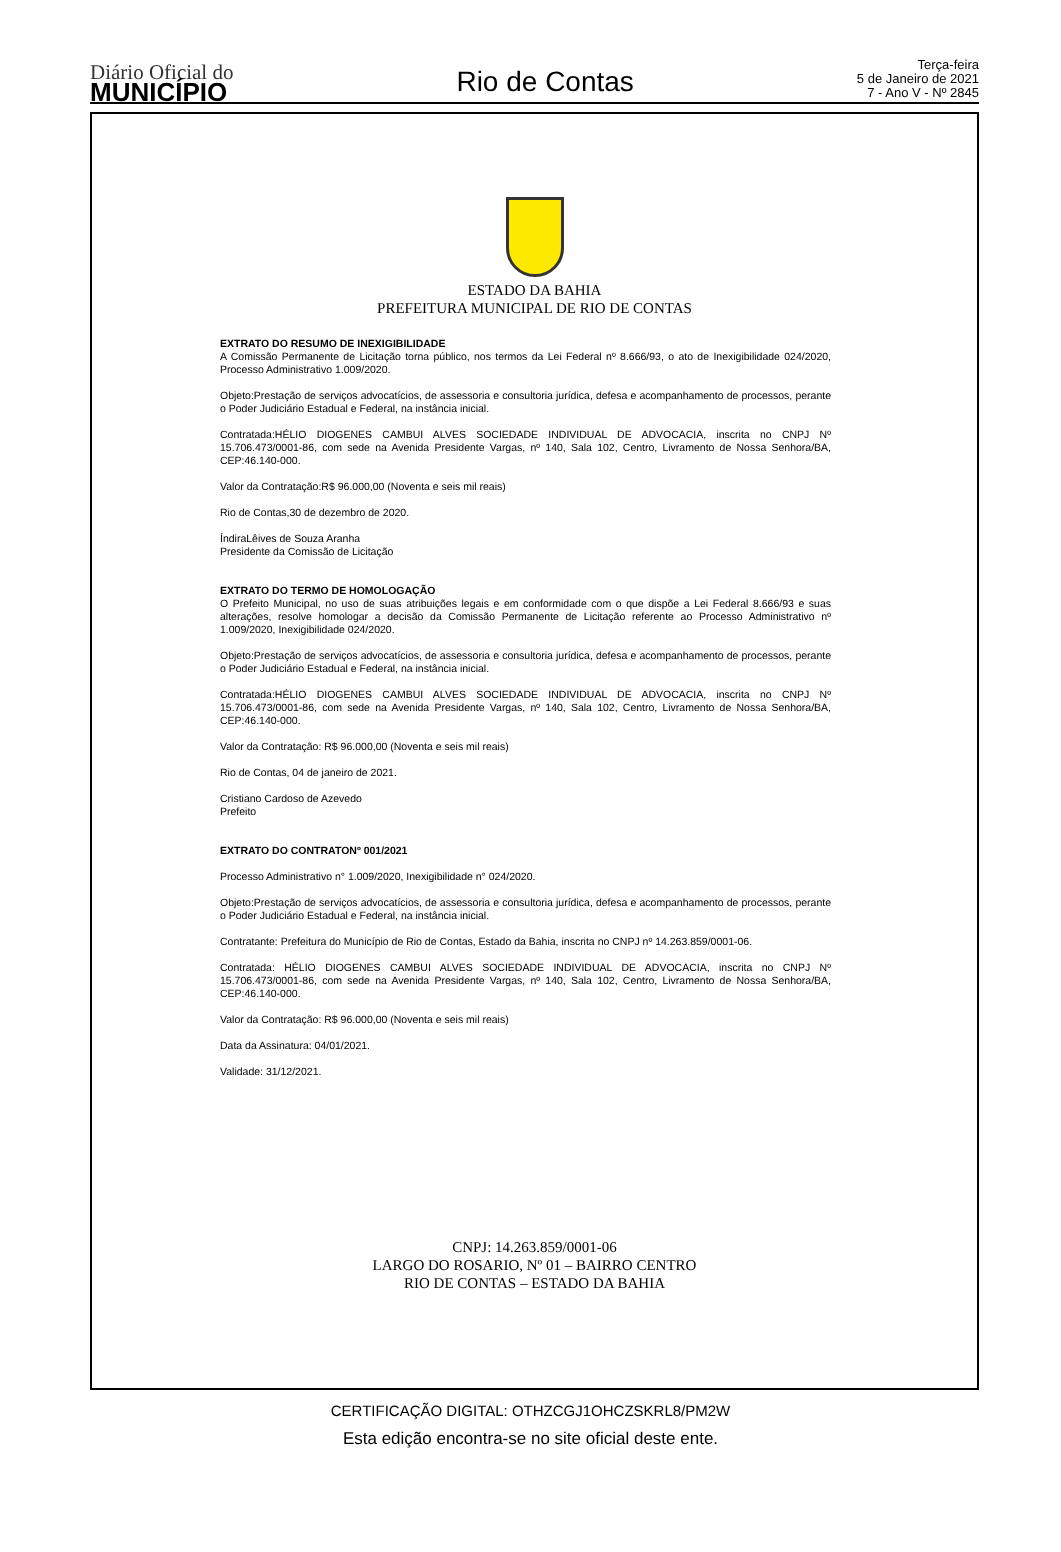Diário Oficial do
MUNICÍPIO
Rio de Contas
Terça-feira
5 de Janeiro de 2021
7 - Ano V - Nº 2845
ESTADO DA BAHIA
PREFEITURA MUNICIPAL DE RIO DE CONTAS
EXTRATO DO RESUMO DE INEXIGIBILIDADE
A Comissão Permanente de Licitação torna público, nos termos da Lei Federal nº 8.666/93, o ato de Inexigibilidade 024/2020, Processo Administrativo 1.009/2020.
Objeto:Prestação de serviços advocatícios, de assessoria e consultoria jurídica, defesa e acompanhamento de processos, perante o Poder Judiciário Estadual e Federal, na instância inicial.
Contratada:HÉLIO DIOGENES CAMBUI ALVES SOCIEDADE INDIVIDUAL DE ADVOCACIA, inscrita no CNPJ Nº 15.706.473/0001-86, com sede na Avenida Presidente Vargas, nº 140, Sala 102, Centro, Livramento de Nossa Senhora/BA, CEP:46.140-000.
Valor da Contratação:R$ 96.000,00 (Noventa e seis mil reais)
Rio de Contas,30 de dezembro de 2020.
ÍndiraLêives de Souza Aranha
Presidente da Comissão de Licitação
EXTRATO DO TERMO DE HOMOLOGAÇÃO
O Prefeito Municipal, no uso de suas atribuições legais e em conformidade com o que dispõe a Lei Federal 8.666/93 e suas alterações, resolve homologar a decisão da Comissão Permanente de Licitação referente ao Processo Administrativo nº 1.009/2020, Inexigibilidade 024/2020.
Objeto:Prestação de serviços advocatícios, de assessoria e consultoria jurídica, defesa e acompanhamento de processos, perante o Poder Judiciário Estadual e Federal, na instância inicial.
Contratada:HÉLIO DIOGENES CAMBUI ALVES SOCIEDADE INDIVIDUAL DE ADVOCACIA, inscrita no CNPJ Nº 15.706.473/0001-86, com sede na Avenida Presidente Vargas, nº 140, Sala 102, Centro, Livramento de Nossa Senhora/BA, CEP:46.140-000.
Valor da Contratação: R$ 96.000,00 (Noventa e seis mil reais)
Rio de Contas, 04 de janeiro de 2021.
Cristiano Cardoso de Azevedo
Prefeito
EXTRATO DO CONTRATONº 001/2021
Processo Administrativo n° 1.009/2020, Inexigibilidade n° 024/2020.
Objeto:Prestação de serviços advocatícios, de assessoria e consultoria jurídica, defesa e acompanhamento de processos, perante o Poder Judiciário Estadual e Federal, na instância inicial.
Contratante: Prefeitura do Município de Rio de Contas, Estado da Bahia, inscrita no CNPJ nº 14.263.859/0001-06.
Contratada: HÉLIO DIOGENES CAMBUI ALVES SOCIEDADE INDIVIDUAL DE ADVOCACIA, inscrita no CNPJ Nº 15.706.473/0001-86, com sede na Avenida Presidente Vargas, nº 140, Sala 102, Centro, Livramento de Nossa Senhora/BA, CEP:46.140-000.
Valor da Contratação: R$ 96.000,00 (Noventa e seis mil reais)
Data da Assinatura: 04/01/2021.
Validade: 31/12/2021.
CNPJ: 14.263.859/0001-06
LARGO DO ROSARIO, Nº 01 – BAIRRO CENTRO
RIO DE CONTAS – ESTADO DA BAHIA
CERTIFICAÇÃO DIGITAL: OTHZCGJ1OHCZSKRL8/PM2W
Esta edição encontra-se no site oficial deste ente.